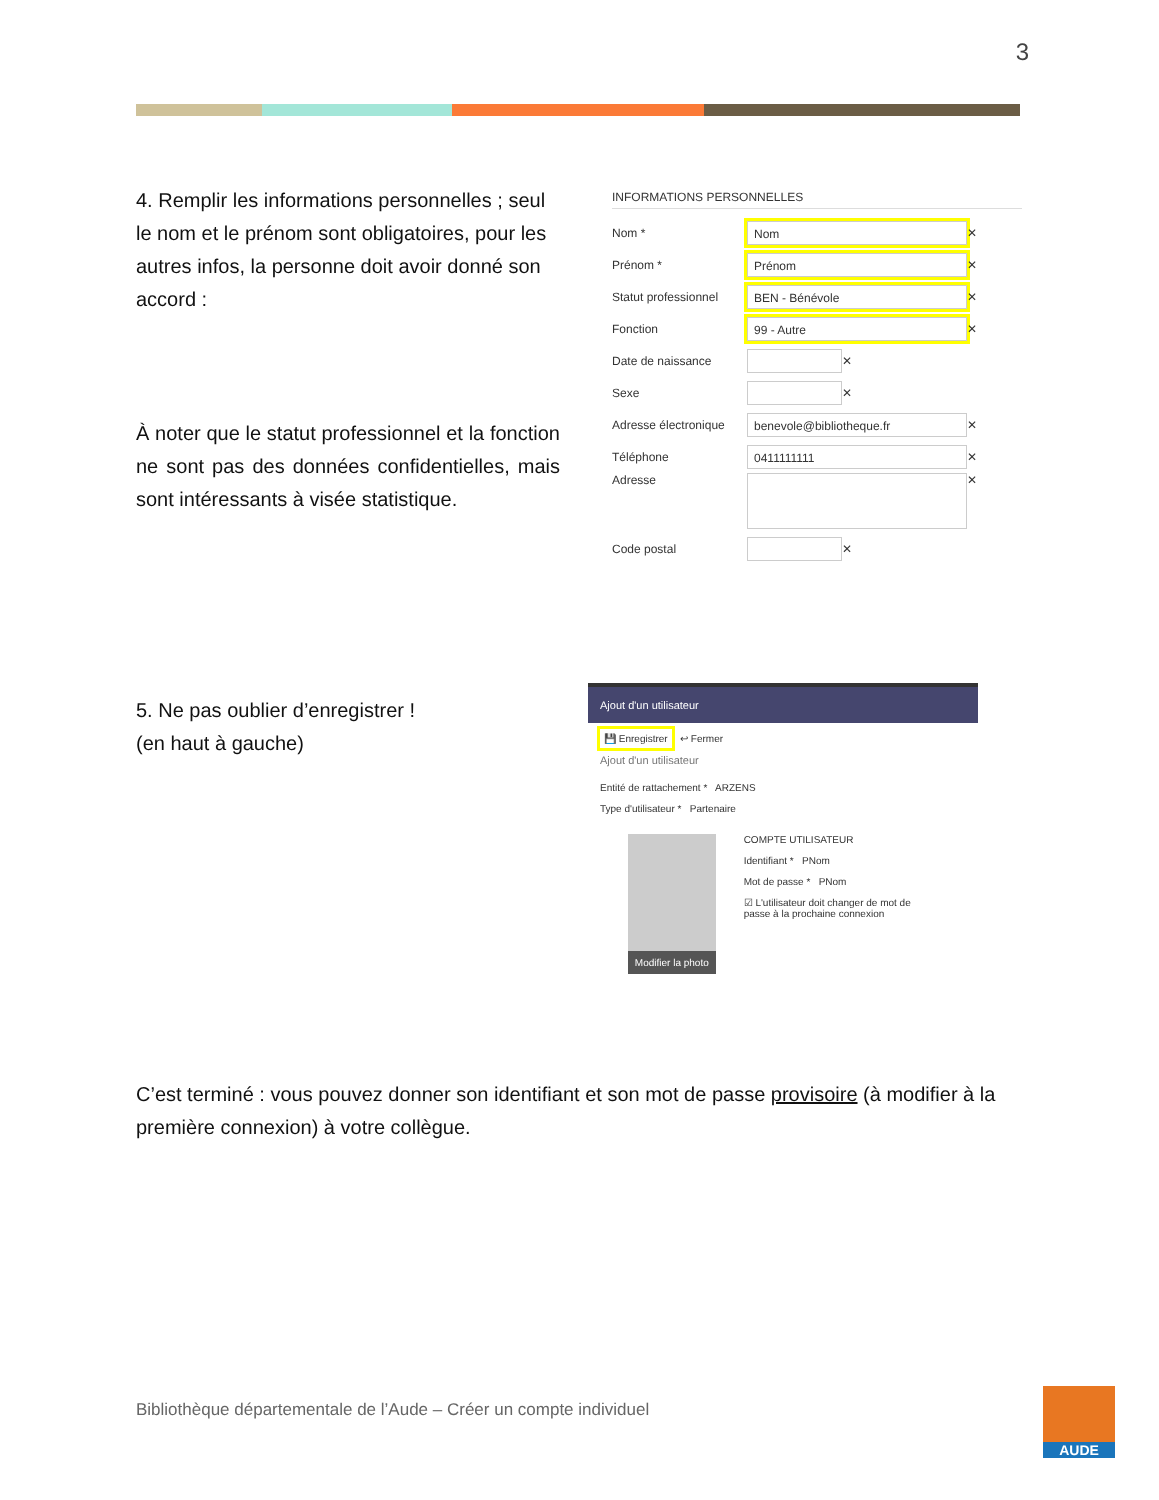3
4. Remplir les informations personnelles ; seul le nom et le prénom sont obligatoires, pour les autres infos, la personne doit avoir donné son accord :
À noter que le statut professionnel et la fonction ne sont pas des données confidentielles, mais sont intéressants à visée statistique.
INFORMATIONS PERSONNELLES
Nom * Nom ✕
Prénom * Prénom ✕
Statut professionnel BEN - Bénévole ✕
Fonction 99 - Autre ✕
Date de naissance ✕
Sexe ✕
Adresse électronique benevole@bibliotheque.fr ✕
Téléphone 0411111111 ✕
Adresse ✕
Code postal ✕
5. Ne pas oublier d’enregistrer !
(en haut à gauche)
Ajout d'un utilisateur
💾 Enregistrer ↩ Fermer
Ajout d'un utilisateur
Entité de rattachement * ARZENS
Type d'utilisateur * Partenaire
Modifier la photo
COMPTE UTILISATEUR
Identifiant * PNom
Mot de passe * PNom
☑ L'utilisateur doit changer de mot de passe à la prochaine connexion
C’est terminé : vous pouvez donner son identifiant et son mot de passe provisoire (à modifier à la première connexion) à votre collègue.
Bibliothèque départementale de l’Aude – Créer un compte individuel
AUDE